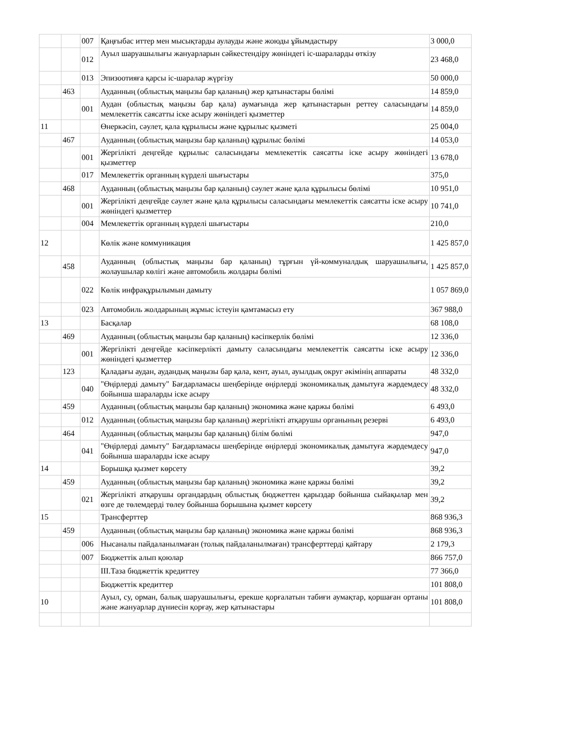| | | 007 | Қаңғыбас иттер мен мысықтарды аулауды және жоюды ұйымдастыру | 3 000,0 |
| | | 012 | Ауыл шаруашылығы жануарларын сәйкестендіру жөніндегі іс-шараларды өткізу | 23 468,0 |
| | | 013 | Эпизоотияға қарсы іс-шаралар жүргізу | 50 000,0 |
| | 463 | | Ауданның (облыстық маңызы бар қаланың) жер қатынастары бөлімі | 14 859,0 |
| | | 001 | Аудан (облыстық маңызы бар қала) аумағында жер қатынастарын реттеу саласындағы мемлекеттік саясатты іске асыру жөніндегі қызметтер | 14 859,0 |
| 11 | | | Өнеркәсіп, сәулет, қала құрылысы және құрылыс қызметі | 25 004,0 |
| | 467 | | Ауданның (облыстық маңызы бар қаланың) құрылыс бөлімі | 14 053,0 |
| | | 001 | Жергілікті деңгейде құрылыс саласындағы мемлекеттік саясатты іске асыру жөніндегі қызметтер | 13 678,0 |
| | | 017 | Мемлекеттік органның күрделі шығыстары | 375,0 |
| | 468 | | Ауданның (облыстық маңызы бар қаланың) сәулет және қала құрылысы бөлімі | 10 951,0 |
| | | 001 | Жергілікті деңгейде сәулет және қала құрылысы саласындағы мемлекеттік саясатты іске асыру жөніндегі қызметтер | 10 741,0 |
| | | 004 | Мемлекеттік органның күрделі шығыстары | 210,0 |
| 12 | | | Көлік және коммуникация | 1 425 857,0 |
| | 458 | | Ауданның (облыстық маңызы бар қаланың) тұрғын үй-коммуналдық шаруашылығы, жолаушылар көлігі және автомобиль жолдары бөлімі | 1 425 857,0 |
| | | 022 | Көлік инфрақұрылымын дамыту | 1 057 869,0 |
| | | 023 | Автомобиль жолдарының жұмыс істеуін қамтамасыз ету | 367 988,0 |
| 13 | | | Басқалар | 68 108,0 |
| | 469 | | Ауданның (облыстық маңызы бар қаланың) кәсіпкерлік бөлімі | 12 336,0 |
| | | 001 | Жергілікті деңгейде кәсіпкерлікті дамыту саласындағы мемлекеттік саясатты іске асыру жөніндегі қызметтер | 12 336,0 |
| | 123 | | Қаладағы аудан, аудандық маңызы бар қала, кент, ауыл, ауылдық округ әкімінің аппараты | 48 332,0 |
| | | 040 | "Өңірлерді дамыту" Бағдарламасы шеңберінде өңірлерді экономикалық дамытуға жәрдемдесу бойынша шараларды іске асыру | 48 332,0 |
| | 459 | | Ауданның (облыстық маңызы бар қаланың) экономика және қаржы бөлімі | 6 493,0 |
| | | 012 | Ауданның (облыстық маңызы бар қаланың) жергілікті атқарушы органының резерві | 6 493,0 |
| | 464 | | Ауданның (облыстық маңызы бар қаланың) білім бөлімі | 947,0 |
| | | 041 | "Өңірлерді дамыту" Бағдарламасы шеңберінде өңірлерді экономикалық дамытуға жәрдемдесу бойынша шараларды іске асыру | 947,0 |
| 14 | | | Борышқа қызмет көрсету | 39,2 |
| | 459 | | Ауданның (облыстық маңызы бар қаланың) экономика және қаржы бөлімі | 39,2 |
| | | 021 | Жергілікті атқарушы органдардың облыстық бюджеттен қарыздар бойынша сыйақылар мен өзге де төлемдерді төлеу бойынша борышына қызмет көрсету | 39,2 |
| 15 | | | Трансферттер | 868 936,3 |
| | 459 | | Ауданның (облыстық маңызы бар қаланың) экономика және қаржы бөлімі | 868 936,3 |
| | | 006 | Нысаналы пайдаланылмаған (толық пайдаланылмаған) трансферттерді қайтару | 2 179,3 |
| | | 007 | Бюджеттік алып қоюлар | 866 757,0 |
| | | | III.Таза бюджеттік кредиттеу | 77 366,0 |
| | | | Бюджеттік кредиттер | 101 808,0 |
| 10 | | | Ауыл, су, орман, балық шаруашылығы, ерекше қорғалатын табиғи аумақтар, қоршаған ортаны және жануарлар дүниесін қорғау, жер қатынастары | 101 808,0 |